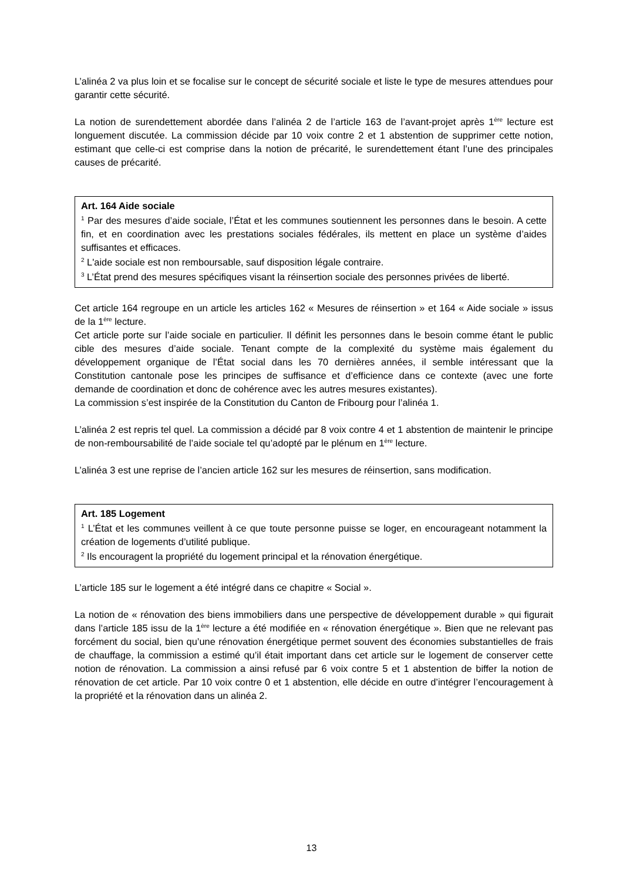L’alinéa 2 va plus loin et se focalise sur le concept de sécurité sociale et liste le type de mesures attendues pour garantir cette sécurité.
La notion de surendettement abordée dans l’alinéa 2 de l’article 163 de l’avant-projet après 1<sup>ère</sup> lecture est longuement discutée. La commission décide par 10 voix contre 2 et 1 abstention de supprimer cette notion, estimant que celle-ci est comprise dans la notion de précarité, le surendettement étant l’une des principales causes de précarité.
Art. 164 Aide sociale
<sup>1</sup> Par des mesures d’aide sociale, l’État et les communes soutiennent les personnes dans le besoin. A cette fin, et en coordination avec les prestations sociales fédérales, ils mettent en place un système d’aides suffisantes et efficaces.
<sup>2</sup> L'aide sociale est non remboursable, sauf disposition légale contraire.
<sup>3</sup> L’État prend des mesures spécifiques visant la réinsertion sociale des personnes privées de liberté.
Cet article 164 regroupe en un article les articles 162 « Mesures de réinsertion » et 164 « Aide sociale » issus de la 1<sup>ère</sup> lecture.
Cet article porte sur l’aide sociale en particulier. Il définit les personnes dans le besoin comme étant le public cible des mesures d’aide sociale. Tenant compte de la complexité du système mais également du développement organique de l’État social dans les 70 dernières années, il semble intéressant que la Constitution cantonale pose les principes de suffisance et d’efficience dans ce contexte (avec une forte demande de coordination et donc de cohérence avec les autres mesures existantes).
La commission s’est inspirée de la Constitution du Canton de Fribourg pour l’alinéa 1.
L’alinéa 2 est repris tel quel. La commission a décidé par 8 voix contre 4 et 1 abstention de maintenir le principe de non-remboursabilité de l’aide sociale tel qu’adopté par le plénum en 1<sup>ère</sup> lecture.
L’alinéa 3 est une reprise de l’ancien article 162 sur les mesures de réinsertion, sans modification.
Art. 185 Logement
<sup>1</sup> L’État et les communes veillent à ce que toute personne puisse se loger, en encourageant notamment la création de logements d’utilité publique.
<sup>2</sup> Ils encouragent la propriété du logement principal et la rénovation énergétique.
L’article 185 sur le logement a été intégré dans ce chapitre « Social ».
La notion de « rénovation des biens immobiliers dans une perspective de développement durable » qui figurait dans l’article 185 issu de la 1<sup>ère</sup> lecture a été modifiée en « rénovation énergétique ». Bien que ne relevant pas forcément du social, bien qu’une rénovation énergétique permet souvent des économies substantielles de frais de chauffage, la commission a estimé qu’il était important dans cet article sur le logement de conserver cette notion de rénovation. La commission a ainsi refusé par 6 voix contre 5 et 1 abstention de biffer la notion de rénovation de cet article. Par 10 voix contre 0 et 1 abstention, elle décide en outre d’intégrer l’encouragement à la propriété et la rénovation dans un alinéa 2.
13